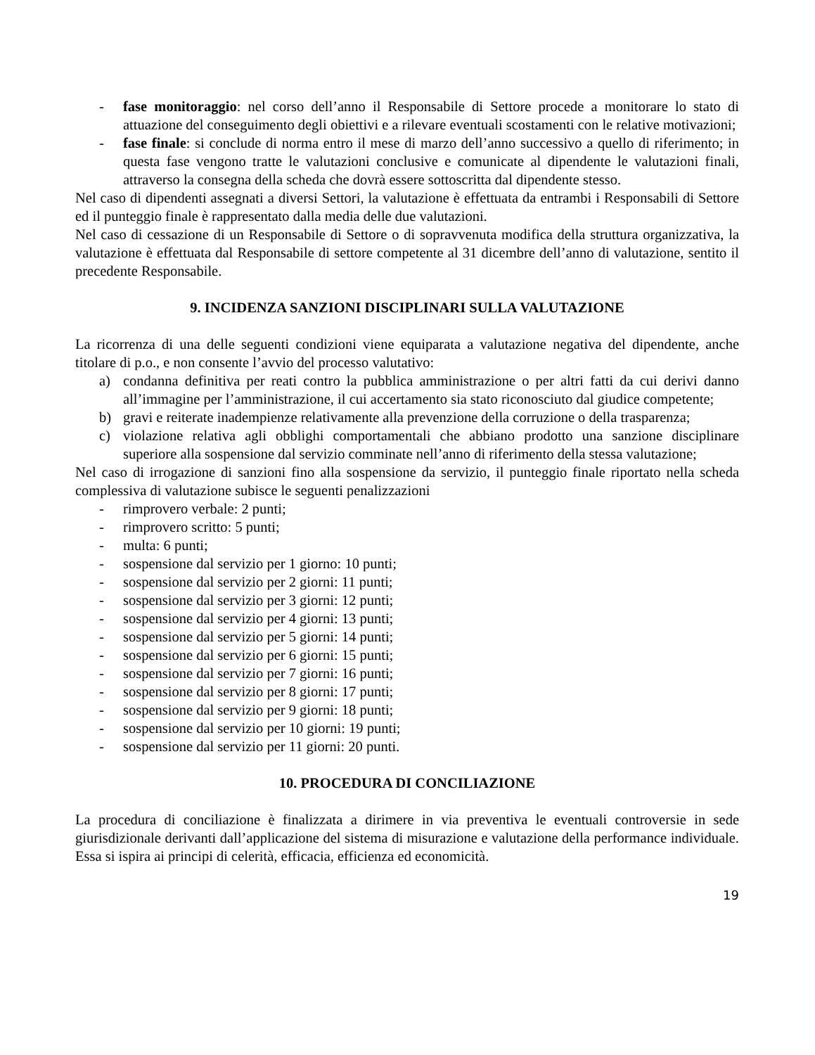- fase monitoraggio: nel corso dell’anno il Responsabile di Settore procede a monitorare lo stato di attuazione del conseguimento degli obiettivi e a rilevare eventuali scostamenti con le relative motivazioni;
- fase finale: si conclude di norma entro il mese di marzo dell’anno successivo a quello di riferimento; in questa fase vengono tratte le valutazioni conclusive e comunicate al dipendente le valutazioni finali, attraverso la consegna della scheda che dovrà essere sottoscritta dal dipendente stesso.
Nel caso di dipendenti assegnati a diversi Settori, la valutazione è effettuata da entrambi i Responsabili di Settore ed il punteggio finale è rappresentato dalla media delle due valutazioni.
Nel caso di cessazione di un Responsabile di Settore o di sopravvenuta modifica della struttura organizzativa, la valutazione è effettuata dal Responsabile di settore competente al 31 dicembre dell’anno di valutazione, sentito il precedente Responsabile.
9. INCIDENZA SANZIONI DISCIPLINARI SULLA VALUTAZIONE
La ricorrenza di una delle seguenti condizioni viene equiparata a valutazione negativa del dipendente, anche titolare di p.o., e non consente l’avvio del processo valutativo:
a) condanna definitiva per reati contro la pubblica amministrazione o per altri fatti da cui derivi danno all’immagine per l’amministrazione, il cui accertamento sia stato riconosciuto dal giudice competente;
b) gravi e reiterate inadempienze relativamente alla prevenzione della corruzione o della trasparenza;
c) violazione relativa agli obblighi comportamentali che abbiano prodotto una sanzione disciplinare superiore alla sospensione dal servizio comminate nell’anno di riferimento della stessa valutazione;
Nel caso di irrogazione di sanzioni fino alla sospensione da servizio, il punteggio finale riportato nella scheda complessiva di valutazione subisce le seguenti penalizzazioni
- rimprovero verbale: 2 punti;
- rimprovero scritto: 5 punti;
- multa: 6 punti;
- sospensione dal servizio per 1 giorno: 10 punti;
- sospensione dal servizio per 2 giorni: 11 punti;
- sospensione dal servizio per 3 giorni: 12 punti;
- sospensione dal servizio per 4 giorni: 13 punti;
- sospensione dal servizio per 5 giorni: 14 punti;
- sospensione dal servizio per 6 giorni: 15 punti;
- sospensione dal servizio per 7 giorni: 16 punti;
- sospensione dal servizio per 8 giorni: 17 punti;
- sospensione dal servizio per 9 giorni: 18 punti;
- sospensione dal servizio per 10 giorni: 19 punti;
- sospensione dal servizio per 11 giorni: 20 punti.
10. PROCEDURA DI CONCILIAZIONE
La procedura di conciliazione è finalizzata a dirimere in via preventiva le eventuali controversie in sede giurisdizionale derivanti dall’applicazione del sistema di misurazione e valutazione della performance individuale. Essa si ispira ai principi di celerità, efficacia, efficienza ed economicità.
19